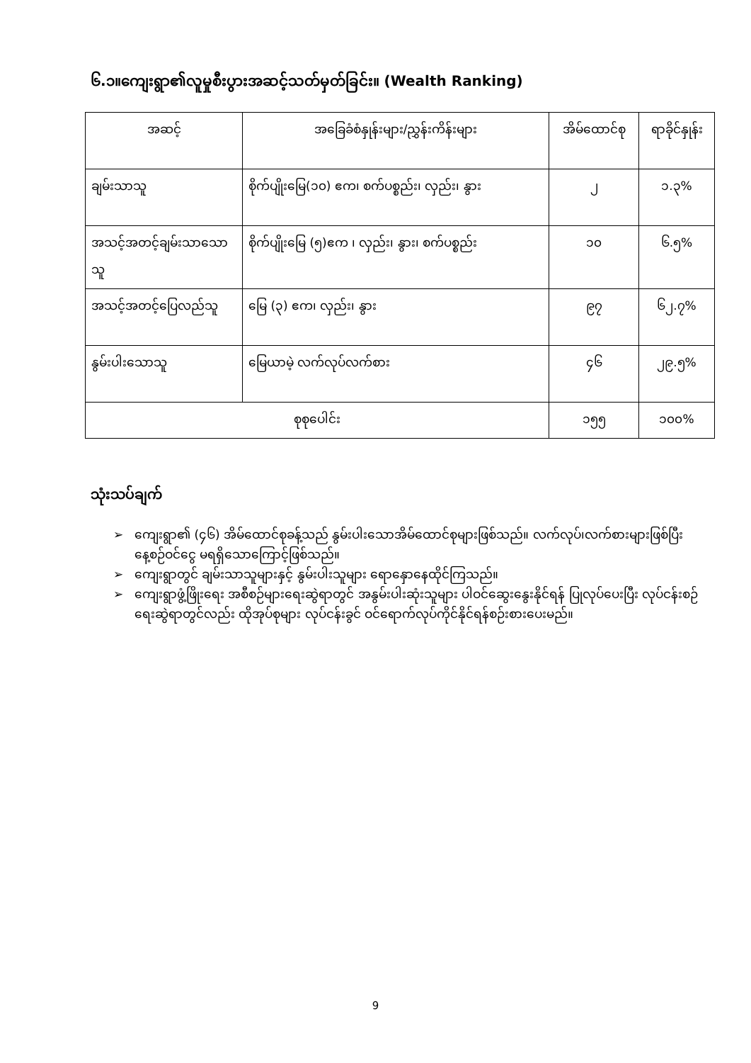၆.၁။ကျေးရွာ၏လူမှုစီးပွားအဆင့်သတ်မှတ်ခြင်း။ (Wealth Ranking)
| အဆင့် | အခြေခံစံနှုန်းများ/ညွှန်းကိန်းများ | အိမ်ထောင်စု | ရာခိုင်နှုန်း |
| --- | --- | --- | --- |
| ချမ်းသာသူ | စိုက်ပျိုးမြေ(၁၀) ဧက၊ စက်ပစ္စည်း၊ လှည်း၊ နွား | ၂ | ၁.၃% |
| အသင့်အတင့်ချမ်းသာသောသူ | စိုက်ပျိုးမြေ (၅)ဧက ၊ လှည်း၊ နွား၊ စက်ပစ္စည်း | ၁၀ | ၆.၅% |
| အသင့်အတင့်ပြေလည်သူ | မြေ (၃) ဧက၊ လှည်း၊ နွား | ၉၇ | ၆၂.၇% |
| နွမ်းပါးသောသူ | မြေယာမဲ့ လက်လုပ်လက်စား | ၄၆ | ၂၉.၅% |
| စုစုပေါင်း | | ၁၅၅ | ၁၀၀% |
သုံးသပ်ချက်
➢ ကျေးရွာ၏ (၄၆) အိမ်ထောင်စုခန့်သည် နွမ်းပါးသောအိမ်ထောင်စုများဖြစ်သည်။ လက်လုပ်၊လက်စားများဖြစ်ပြီး နေ့စဉ်ဝင်ငွေ မရရှိသောကြောင့်ဖြစ်သည်။
➢ ကျေးရွာတွင် ချမ်းသာသူများနှင့် နွမ်းပါးသူများ ရောနှောနေထိုင်ကြသည်။
➢ ကျေးရွာဖွံ့ဖြိုးရေး အစီစဉ်များရေးဆွဲရာတွင် အနွမ်းပါးဆုံးသူများ ပါဝင်ဆွေးနွေးနိုင်ရန် ပြုလုပ်ပေးပြီး လုပ်ငန်းစဉ်ရေးဆွဲရာတွင်လည်း ထိုအုပ်စုများ လုပ်ငန်းခွင် ဝင်ရောက်လုပ်ကိုင်နိုင်ရန်စဉ်းစားပေးမည်။
9